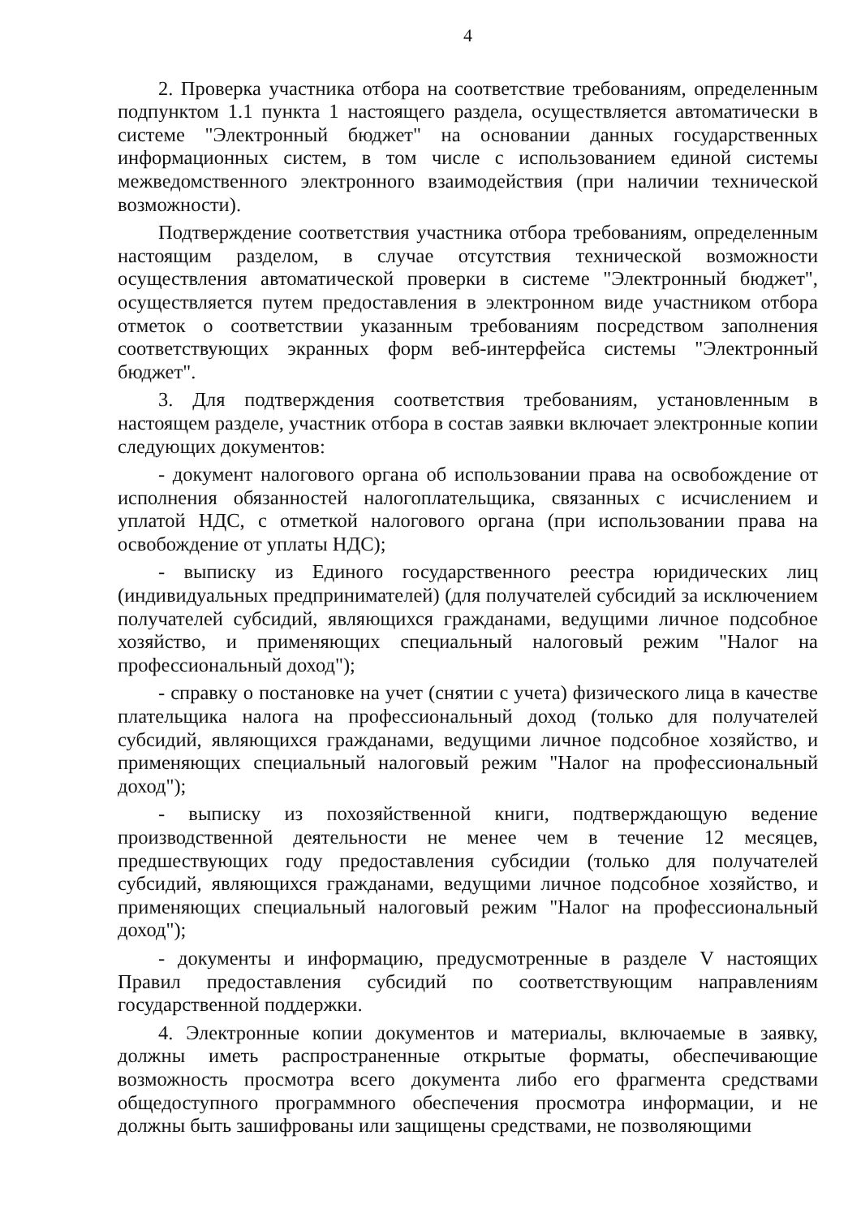4
2. Проверка участника отбора на соответствие требованиям, определенным подпунктом 1.1 пункта 1 настоящего раздела, осуществляется автоматически в системе "Электронный бюджет" на основании данных государственных информационных систем, в том числе с использованием единой системы межведомственного электронного взаимодействия (при наличии технической возможности).
Подтверждение соответствия участника отбора требованиям, определенным настоящим разделом, в случае отсутствия технической возможности осуществления автоматической проверки в системе "Электронный бюджет", осуществляется путем предоставления в электронном виде участником отбора отметок о соответствии указанным требованиям посредством заполнения соответствующих экранных форм веб-интерфейса системы "Электронный бюджет".
3. Для подтверждения соответствия требованиям, установленным в настоящем разделе, участник отбора в состав заявки включает электронные копии следующих документов:
- документ налогового органа об использовании права на освобождение от исполнения обязанностей налогоплательщика, связанных с исчислением и уплатой НДС, с отметкой налогового органа (при использовании права на освобождение от уплаты НДС);
- выписку из Единого государственного реестра юридических лиц (индивидуальных предпринимателей) (для получателей субсидий за исключением получателей субсидий, являющихся гражданами, ведущими личное подсобное хозяйство, и применяющих специальный налоговый режим "Налог на профессиональный доход");
- справку о постановке на учет (снятии с учета) физического лица в качестве плательщика налога на профессиональный доход (только для получателей субсидий, являющихся гражданами, ведущими личное подсобное хозяйство, и применяющих специальный налоговый режим "Налог на профессиональный доход");
- выписку из похозяйственной книги, подтверждающую ведение производственной деятельности не менее чем в течение 12 месяцев, предшествующих году предоставления субсидии (только для получателей субсидий, являющихся гражданами, ведущими личное подсобное хозяйство, и применяющих специальный налоговый режим "Налог на профессиональный доход");
- документы и информацию, предусмотренные в разделе V настоящих Правил предоставления субсидий по соответствующим направлениям государственной поддержки.
4. Электронные копии документов и материалы, включаемые в заявку, должны иметь распространенные открытые форматы, обеспечивающие возможность просмотра всего документа либо его фрагмента средствами общедоступного программного обеспечения просмотра информации, и не должны быть зашифрованы или защищены средствами, не позволяющими